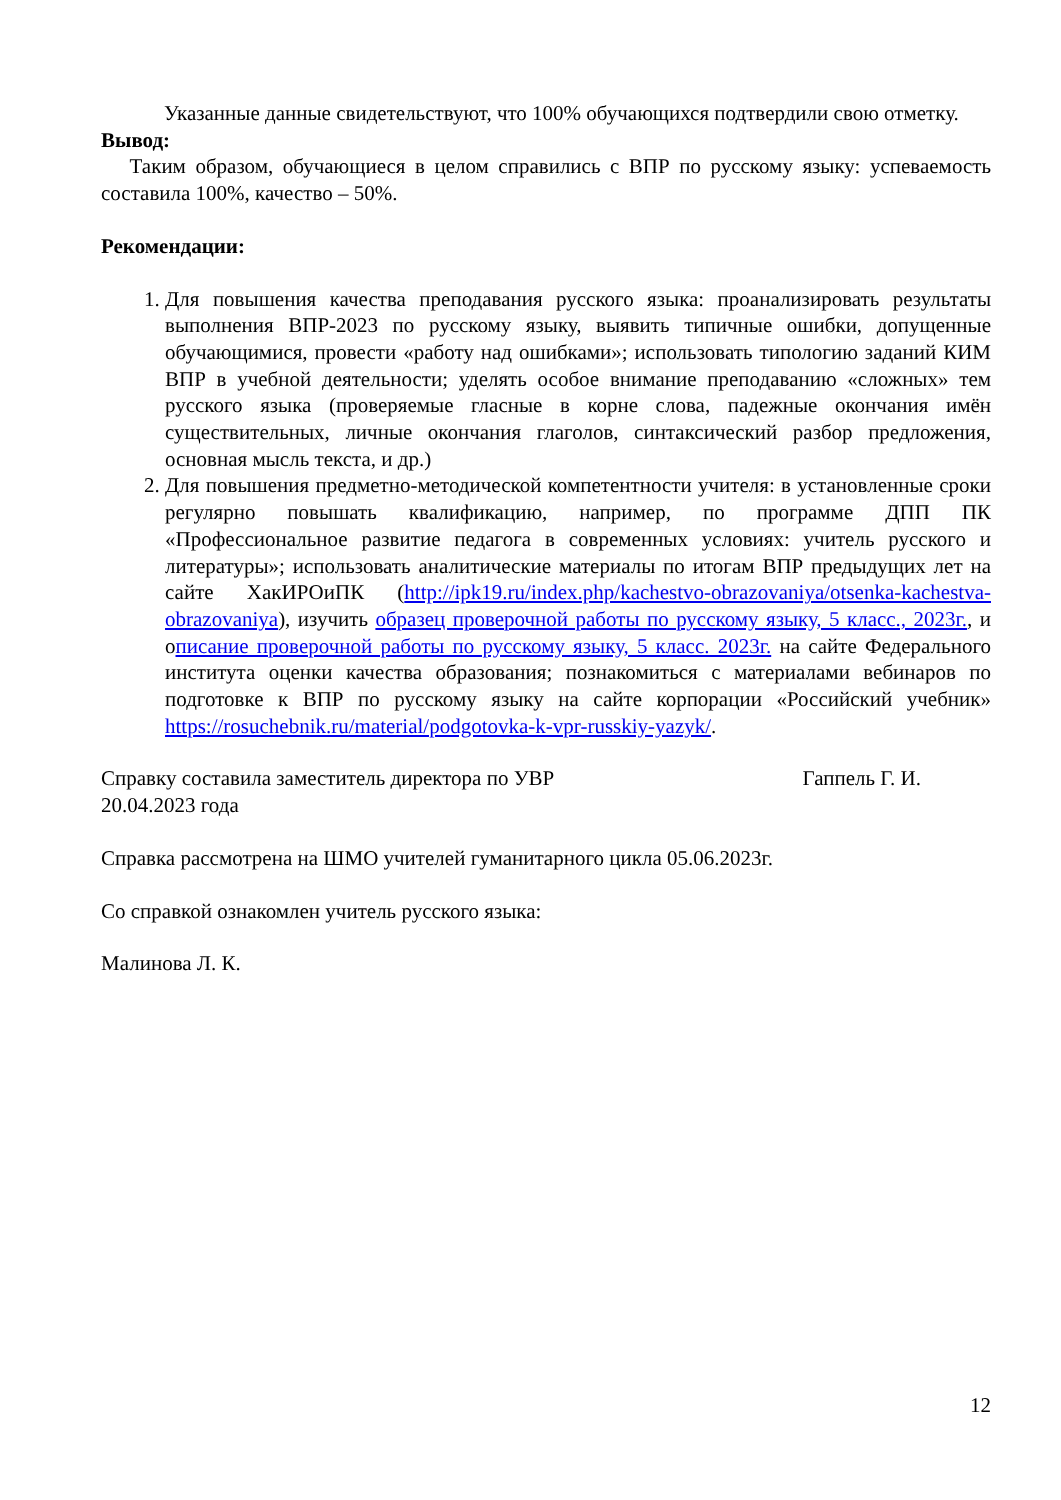Указанные данные свидетельствуют, что 100% обучающихся подтвердили свою отметку.
Вывод:
Таким образом, обучающиеся в целом справились с ВПР по русскому языку: успеваемость составила 100%, качество – 50%.
Рекомендации:
1. Для повышения качества преподавания русского языка: проанализировать результаты выполнения ВПР-2023 по русскому языку, выявить типичные ошибки, допущенные обучающимися, провести «работу над ошибками»; использовать типологию заданий КИМ ВПР в учебной деятельности; уделять особое внимание преподаванию «сложных» тем русского языка (проверяемые гласные в корне слова, падежные окончания имён существительных, личные окончания глаголов, синтаксический разбор предложения, основная мысль текста, и др.)
2. Для повышения предметно-методической компетентности учителя: в установленные сроки регулярно повышать квалификацию, например, по программе ДПП ПК «Профессиональное развитие педагога в современных условиях: учитель русского и литературы»; использовать аналитические материалы по итогам ВПР предыдущих лет на сайте ХакИРОиПК (http://ipk19.ru/index.php/kachestvo-obrazovaniya/otsenka-kachestva-obrazovaniya), изучить образец проверочной работы по русскому языку, 5 класс., 2023г., и описание проверочной работы по русскому языку, 5 класс. 2023г. на сайте Федерального института оценки качества образования; познакомиться с материалами вебинаров по подготовке к ВПР по русскому языку на сайте корпорации «Российский учебник» https://rosuchebnik.ru/material/podgotovka-k-vpr-russkiy-yazyk/.
Справку составила заместитель директора по УВР Гаппель Г. И.
20.04.2023 года
Справка рассмотрена на ШМО учителей гуманитарного цикла 05.06.2023г.
Со справкой ознакомлен учитель русского языка:
Малинова Л. К.
12